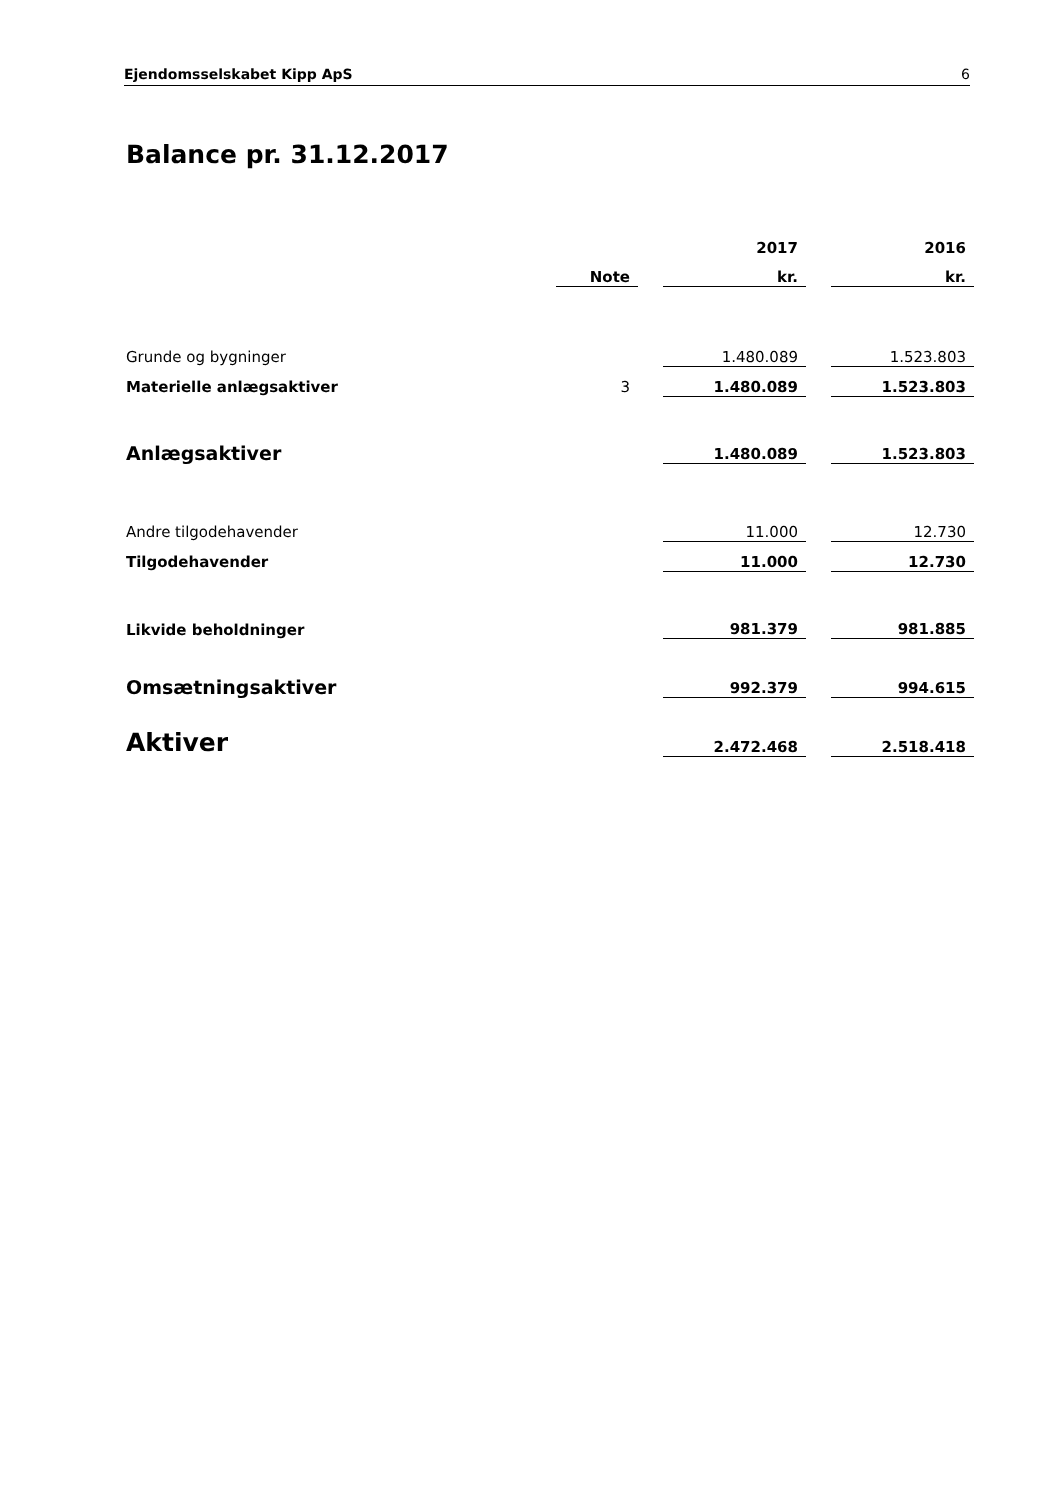Ejendomsselskabet Kipp ApS 6
Balance pr. 31.12.2017
| | | | 2017 | | 2016 |
| --- | --- | --- | --- | --- | --- |
| | Note | | kr. | | kr. |
| Grunde og bygninger | | | 1.480.089 | | 1.523.803 |
| Materielle anlægsaktiver | 3 | | 1.480.089 | | 1.523.803 |
| Anlægsaktiver | | | 1.480.089 | | 1.523.803 |
| Andre tilgodehavender | | | 11.000 | | 12.730 |
| Tilgodehavender | | | 11.000 | | 12.730 |
| Likvide beholdninger | | | 981.379 | | 981.885 |
| Omsætningsaktiver | | | 992.379 | | 994.615 |
| Aktiver | | | 2.472.468 | | 2.518.418 |